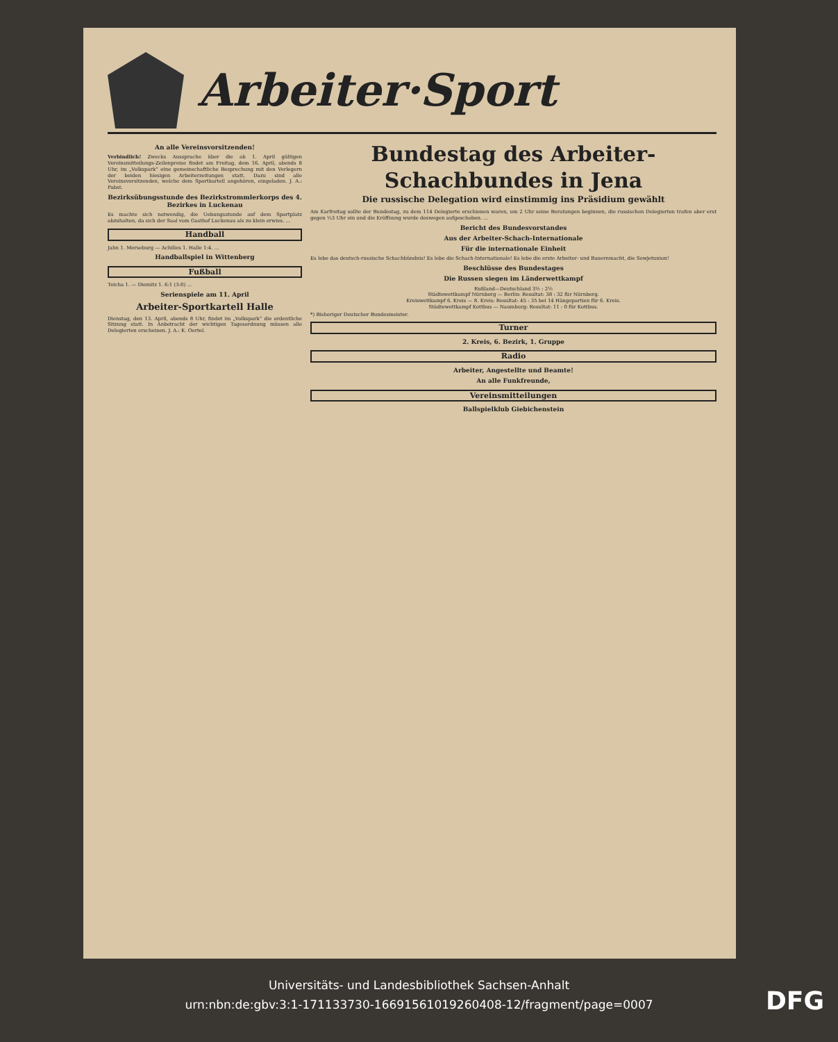Arbeiter·Sport
An alle Vereinsvorsitzenden!
Verbindlich! Zwecks Aussprache über die ab 1. April gültigen Vereinsmitteilungs-Zeilenpreise findet am Freitag, dem 16. April, abends 8 Uhr, im „Volkspark“ eine gemeinschaftliche Besprechung mit den Verlegern der beiden hiesigen Arbeiterzeitungen statt. Dazu sind alle Vereinsvorsitzenden, welche dem Sportkartell angehören, eingeladen. J. A.: Pabst.
Bezirksübungsstunde des Bezirkstrommlerkorps des 4. Bezirkes in Luckenau
Es machte sich notwendig, die Uebungsstunde auf dem Sportplatz abzuhalten, da sich der Saal vom Gasthof Luckenau als zu klein erwies. ...
Handball
Jahn 1. Merseburg — Achilles 1. Halle 1:4. ...
Handballspiel in Wittenberg
Fußball
Teicha 1. — Diemitz 1. 6:1 (3:0) ...
Serienspiele am 11. April
Arbeiter-Sportkartell Halle
Dienstag, den 13. April, abends 8 Uhr, findet im „Volkspark“ die ordentliche Sitzung statt. In Anbetracht der wichtigen Tagesordnung müssen alle Delegierten erscheinen. J. A.: K. Oertel.
Bundestag des Arbeiter-Schachbundes in Jena
Die russische Delegation wird einstimmig ins Präsidium gewählt
Am Karfreitag sollte der Bundestag, zu dem 114 Delegierte erschienen waren, um 2 Uhr seine Beratungen beginnen, die russischen Delegierten trafen aber erst gegen ½3 Uhr ein und die Eröffnung wurde deswegen aufgeschoben. ...
Bericht des Bundesvorstandes
Aus der Arbeiter-Schach-Internationale
Für die internationale Einheit
Es lebe das deutsch-russische Schachbündnis! Es lebe die Schach-Internationale! Es lebe die erste Arbeiter- und Bauernmacht, die Sowjetunion!
Beschlüsse des Bundestages
Die Russen siegen im Länderwettkampf
Rußland—Deutschland 3½ : 2½
Städtewettkampf Nürnberg — Berlin: Resultat: 38 : 32 für Nürnberg.
Kreiswettkampf 6. Kreis — 8. Kreis: Resultat: 45 : 35 bei 14 Hängepartien für 6. Kreis.
Städtewettkampf Kottbus — Naumburg: Resultat: 11 : 0 für Kottbus.
*) Bisheriger Deutscher Bundesmeister.
Turner
2. Kreis, 6. Bezirk, 1. Gruppe
Radio
Arbeiter, Angestellte und Beamte!
An alle Funkfreunde,
Vereinsmitteilungen
Ballspielklub Giebichenstein
Universitäts- und Landesbibliothek Sachsen-Anhalt
urn:nbn:de:gbv:3:1-171133730-16691561019260408-12/fragment/page=0007
DFG